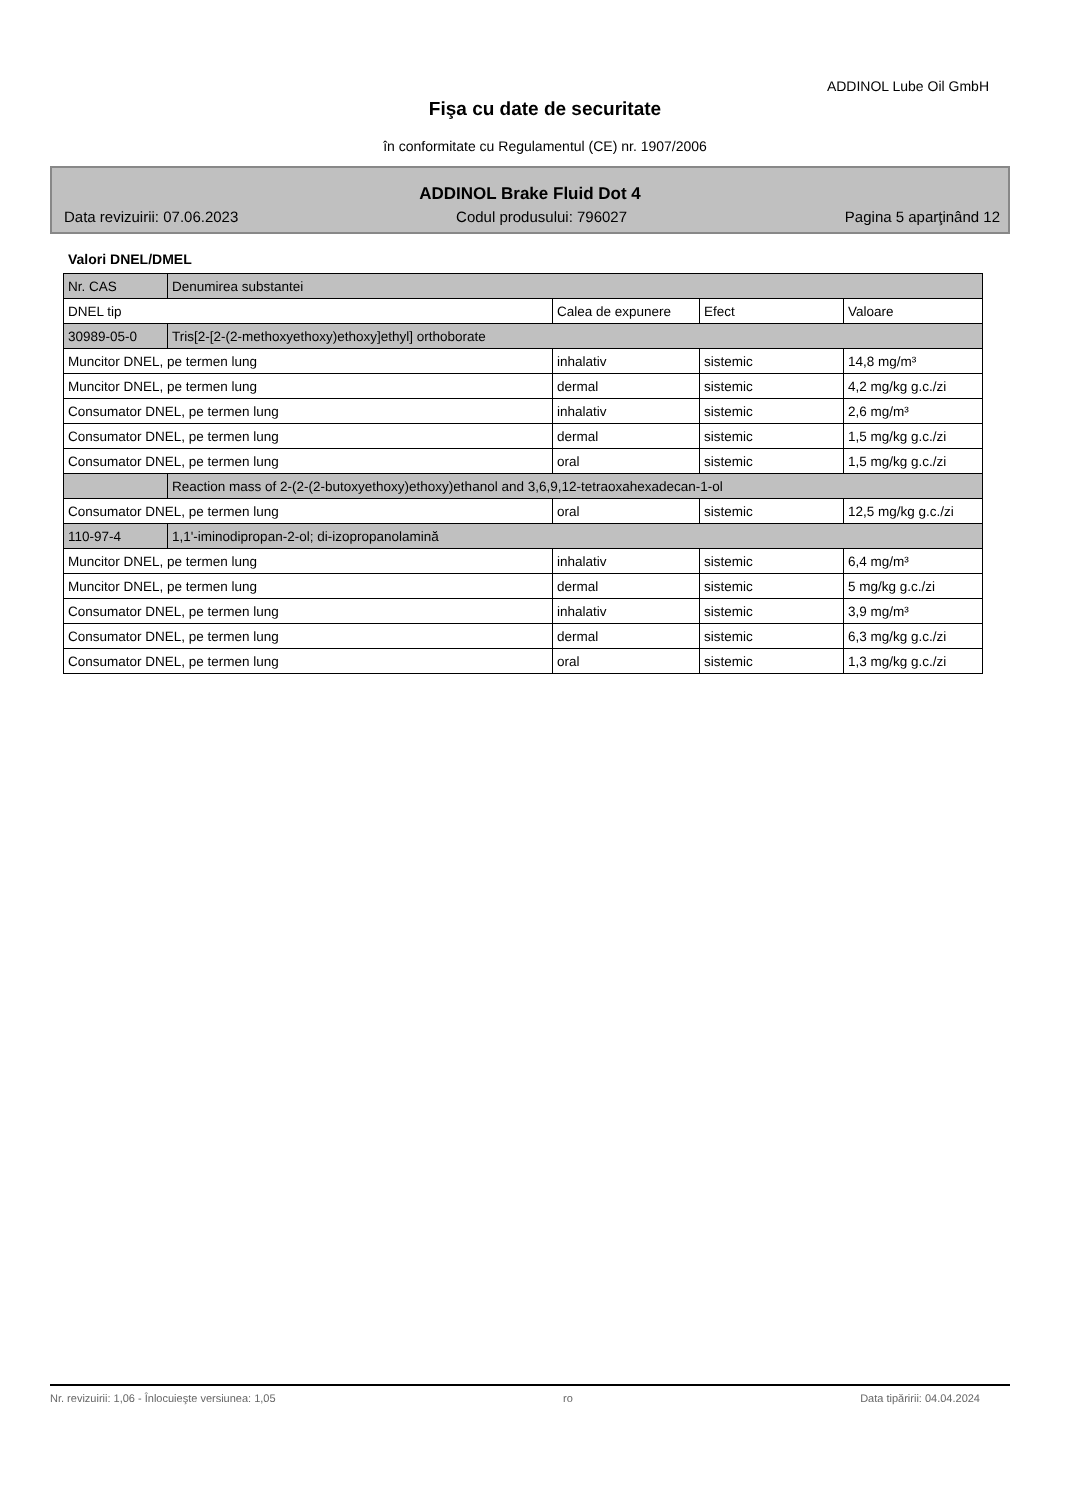ADDINOL Lube Oil GmbH
Fişa cu date de securitate
în conformitate cu Regulamentul (CE) nr. 1907/2006
ADDINOL Brake Fluid Dot 4
Data revizuirii: 07.06.2023 Codul produsului: 796027 Pagina 5 aparţinând 12
Valori DNEL/DMEL
| Nr. CAS | Denumirea substantei | | | |
| DNEL tip | | Calea de expunere | Efect | Valoare |
| 30989-05-0 | Tris[2-[2-(2-methoxyethoxy)ethoxy]ethyl] orthoborate | | | |
| Muncitor DNEL, pe termen lung | | inhalativ | sistemic | 14,8 mg/m³ |
| Muncitor DNEL, pe termen lung | | dermal | sistemic | 4,2 mg/kg g.c./zi |
| Consumator DNEL, pe termen lung | | inhalativ | sistemic | 2,6 mg/m³ |
| Consumator DNEL, pe termen lung | | dermal | sistemic | 1,5 mg/kg g.c./zi |
| Consumator DNEL, pe termen lung | | oral | sistemic | 1,5 mg/kg g.c./zi |
| | Reaction mass of 2-(2-(2-butoxyethoxy)ethoxy)ethanol and 3,6,9,12-tetraoxahexadecan-1-ol | | | |
| Consumator DNEL, pe termen lung | | oral | sistemic | 12,5 mg/kg g.c./zi |
| 110-97-4 | 1,1'-iminodipropan-2-ol; di-izopropanolamină | | | |
| Muncitor DNEL, pe termen lung | | inhalativ | sistemic | 6,4 mg/m³ |
| Muncitor DNEL, pe termen lung | | dermal | sistemic | 5 mg/kg g.c./zi |
| Consumator DNEL, pe termen lung | | inhalativ | sistemic | 3,9 mg/m³ |
| Consumator DNEL, pe termen lung | | dermal | sistemic | 6,3 mg/kg g.c./zi |
| Consumator DNEL, pe termen lung | | oral | sistemic | 1,3 mg/kg g.c./zi |
Nr. revizuirii: 1,06 - Înlocuieşte versiunea: 1,05 ro Data tipăririi: 04.04.2024